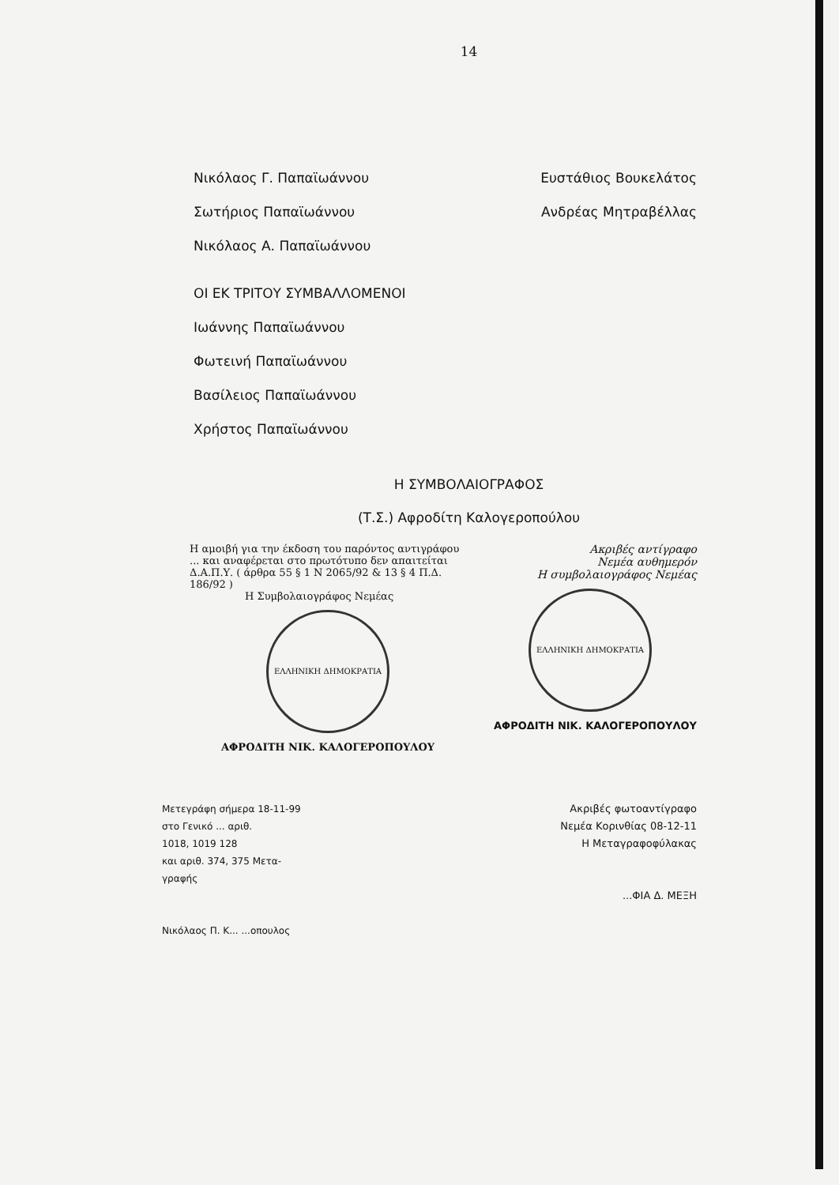14
Νικόλαος Γ. Παπαϊωάννου Ευστάθιος Βουκελάτος
Σωτήριος Παπαϊωάννου Ανδρέας Μητραβέλλας
Νικόλαος Α. Παπαϊωάννου
ΟΙ ΕΚ ΤΡΙΤΟΥ ΣΥΜΒΑΛΛΟΜΕΝΟΙ
Ιωάννης Παπαϊωάννου
Φωτεινή Παπαϊωάννου
Βασίλειος Παπαϊωάννου
Χρήστος Παπαϊωάννου
Η ΣΥΜΒΟΛΑΙΟΓΡΑΦΟΣ
(Τ.Σ.) Αφροδίτη Καλογεροπούλου
Η αμοιβή για την έκδοση του παρόντος αντιγράφου ... και αναφέρεται στο πρωτότυπο δεν απαιτείται Δ.Α.Π.Υ. ( άρθρα 55 § 1 Ν 2065/92 & 13 § 4 Π.Δ. 186/92 )
Η Συμβολαιογράφος Νεμέας
ΕΛΛΗΝΙΚΗ ΔΗΜΟΚΡΑΤΙΑ
ΑΦΡΟΔΙΤΗ ΝΙΚ. ΚΑΛΟΓΕΡΟΠΟΥΛΟΥ
Ακριβές αντίγραφο
Νεμέα αυθημερόν
Η συμβολαιογράφος Νεμέας
ΕΛΛΗΝΙΚΗ ΔΗΜΟΚΡΑΤΙΑ
ΑΦΡΟΔΙΤΗ ΝΙΚ. ΚΑΛΟΓΕΡΟΠΟΥΛΟΥ
Μετεγράφη σήμερα 18-11-99
στο Γενικό ... αριθ.
1018, 1019 128
και αριθ. 374, 375 Μετα-
γραφής
Νικόλαος Π. Κ... ...οπουλος
Ακριβές φωτοαντίγραφο
Νεμέα Κορινθίας 08-12-11
Η Μεταγραφοφύλακας
...ΦΙΑ Δ. ΜΕΞΗ